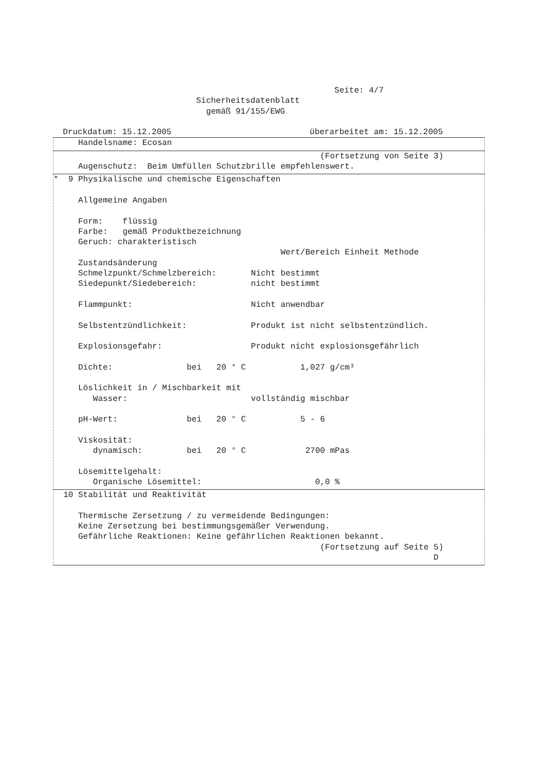Seite: 4/7
                             Sicherheitsdatenblatt
                               gemäß 91/155/EWG

  Druckdatum: 15.12.2005                            überarbeitet am: 15.12.2005
     Handelsname: Ecosan
                                                      (Fortsetzung von Seite 3)
     Augenschutz:  Beim Umfüllen Schutzbrille empfehlenswert.
*  9 Physikalische und chemische Eigenschaften

     Allgemeine Angaben

     Form:    flüssig
     Farbe:   gemäß Produktbezeichnung
     Geruch: charakteristisch
                                              Wert/Bereich Einheit Methode
     Zustandsänderung
     Schmelzpunkt/Schmelzbereich:       Nicht bestimmt
     Siedepunkt/Siedebereich:           nicht bestimmt

     Flammpunkt:                        Nicht anwendbar

     Selbstentzündlichkeit:             Produkt ist nicht selbstentzündlich.

     Explosionsgefahr:                  Produkt nicht explosionsgefährlich

     Dichte:               bei   20 ° C           1,027 g/cm³

     Löslichkeit in / Mischbarkeit mit
        Wasser:                         vollständig mischbar

     pH-Wert:              bei   20 ° C           5 - 6

     Viskosität:
        dynamisch:         bei   20 ° C            2700 mPas

     Lösemittelgehalt:
        Organische Lösemittel:                       0,0 %
  10 Stabilität und Reaktivität

     Thermische Zersetzung / zu vermeidende Bedingungen:
     Keine Zersetzung bei bestimmungsgemäßer Verwendung.
     Gefährliche Reaktionen: Keine gefährlichen Reaktionen bekannt.
                                                      (Fortsetzung auf Seite 5)
                                                                             D